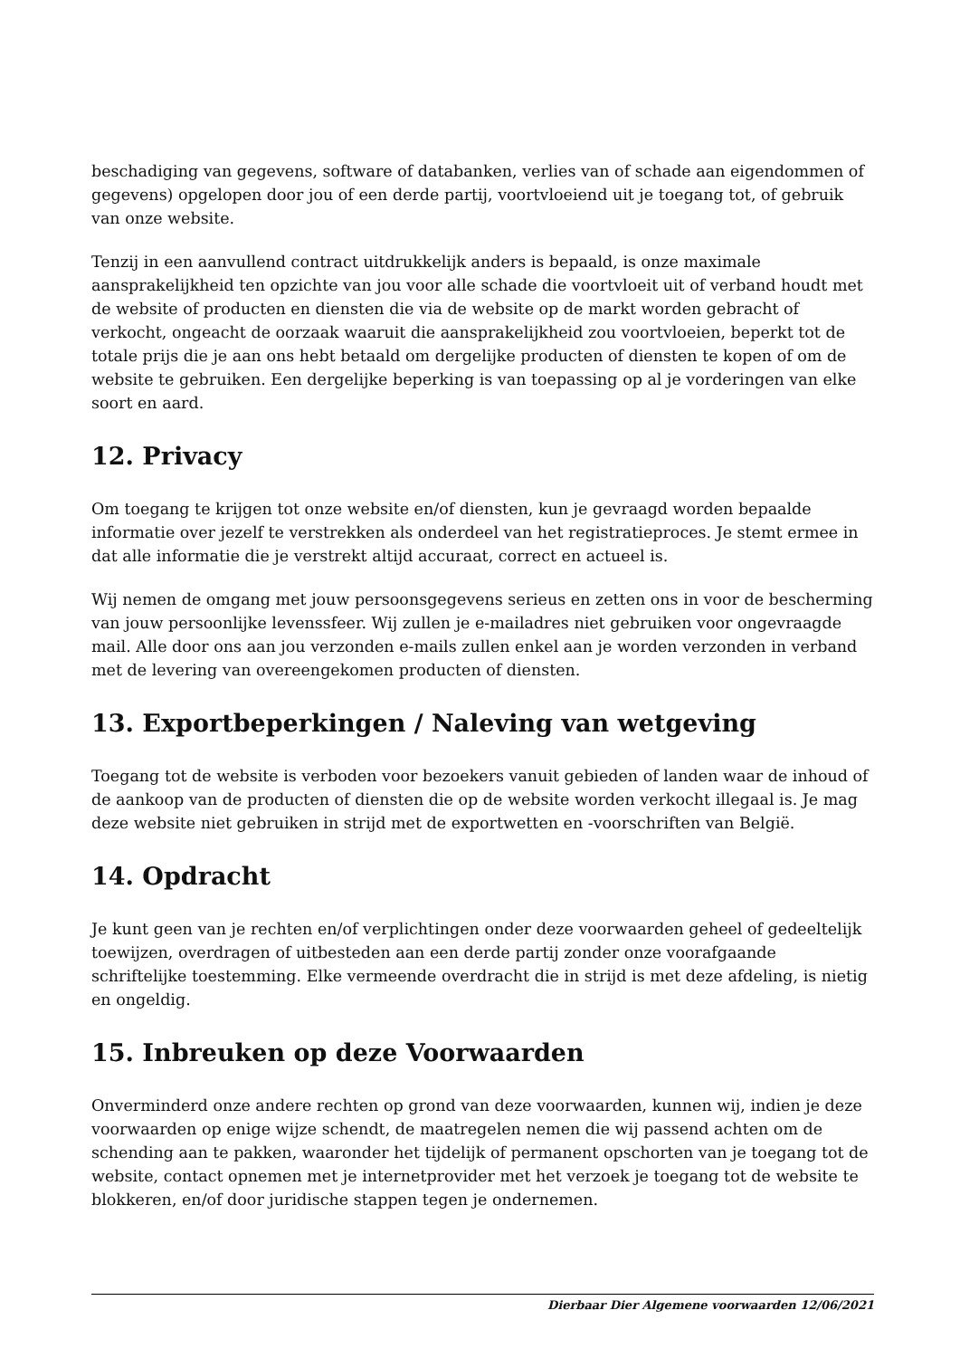beschadiging van gegevens, software of databanken, verlies van of schade aan eigendommen of gegevens) opgelopen door jou of een derde partij, voortvloeiend uit je toegang tot, of gebruik van onze website.
Tenzij in een aanvullend contract uitdrukkelijk anders is bepaald, is onze maximale aansprakelijkheid ten opzichte van jou voor alle schade die voortvloeit uit of verband houdt met de website of producten en diensten die via de website op de markt worden gebracht of verkocht, ongeacht de oorzaak waaruit die aansprakelijkheid zou voortvloeien, beperkt tot de totale prijs die je aan ons hebt betaald om dergelijke producten of diensten te kopen of om de website te gebruiken. Een dergelijke beperking is van toepassing op al je vorderingen van elke soort en aard.
12. Privacy
Om toegang te krijgen tot onze website en/of diensten, kun je gevraagd worden bepaalde informatie over jezelf te verstrekken als onderdeel van het registratieproces. Je stemt ermee in dat alle informatie die je verstrekt altijd accuraat, correct en actueel is.
Wij nemen de omgang met jouw persoonsgegevens serieus en zetten ons in voor de bescherming van jouw persoonlijke levenssfeer. Wij zullen je e-mailadres niet gebruiken voor ongevraagde mail. Alle door ons aan jou verzonden e-mails zullen enkel aan je worden verzonden in verband met de levering van overeengekomen producten of diensten.
13. Exportbeperkingen / Naleving van wetgeving
Toegang tot de website is verboden voor bezoekers vanuit gebieden of landen waar de inhoud of de aankoop van de producten of diensten die op de website worden verkocht illegaal is. Je mag deze website niet gebruiken in strijd met de exportwetten en -voorschriften van België.
14. Opdracht
Je kunt geen van je rechten en/of verplichtingen onder deze voorwaarden geheel of gedeeltelijk toewijzen, overdragen of uitbesteden aan een derde partij zonder onze voorafgaande schriftelijke toestemming. Elke vermeende overdracht die in strijd is met deze afdeling, is nietig en ongeldig.
15. Inbreuken op deze Voorwaarden
Onverminderd onze andere rechten op grond van deze voorwaarden, kunnen wij, indien je deze voorwaarden op enige wijze schendt, de maatregelen nemen die wij passend achten om de schending aan te pakken, waaronder het tijdelijk of permanent opschorten van je toegang tot de website, contact opnemen met je internetprovider met het verzoek je toegang tot de website te blokkeren, en/of door juridische stappen tegen je ondernemen.
Dierbaar Dier Algemene voorwaarden 12/06/2021